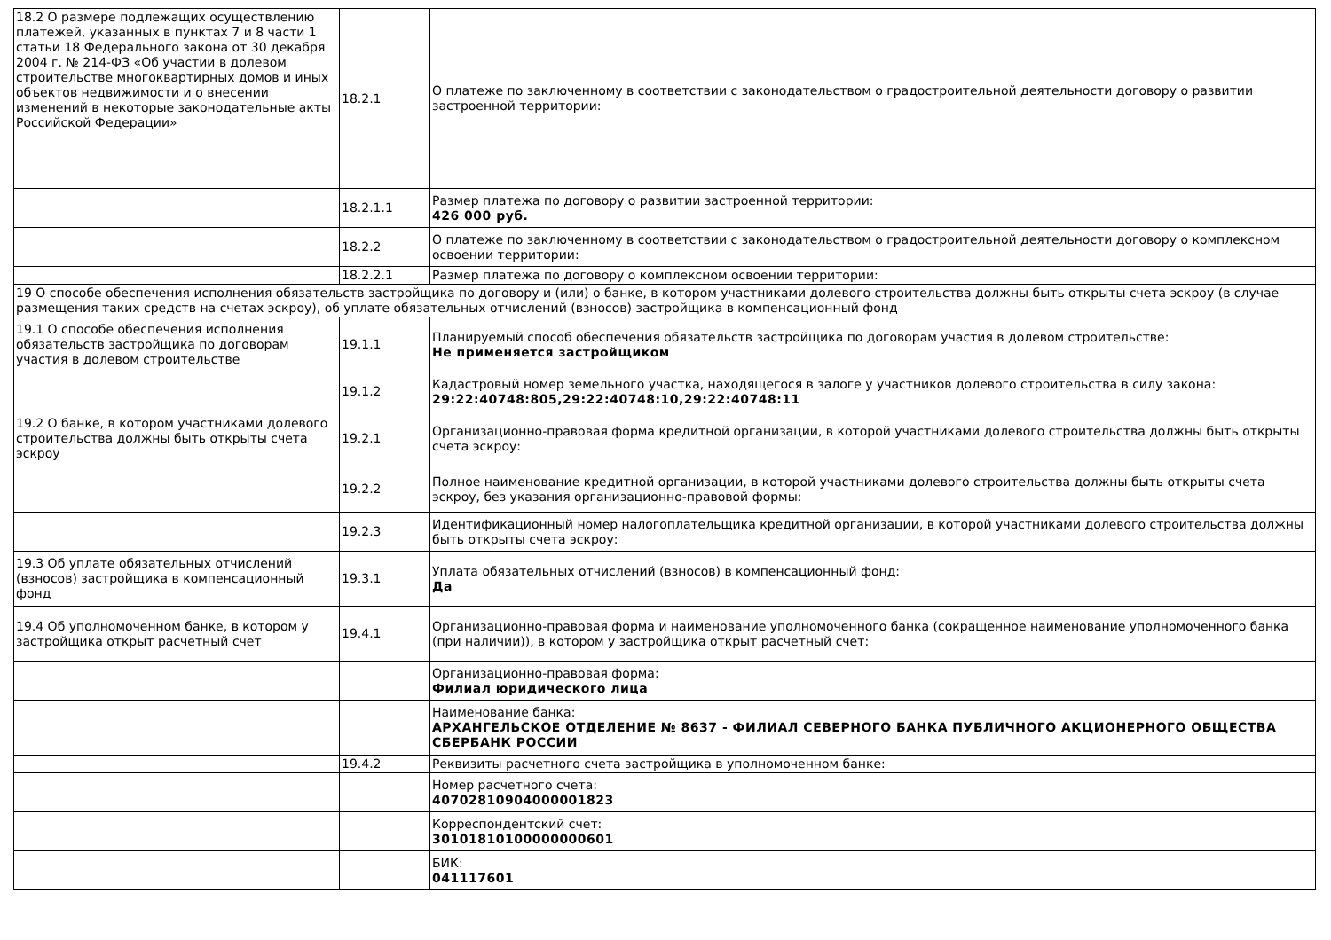| 18.2 О размере подлежащих осуществлению платежей, указанных в пунктах 7 и 8 части 1 статьи 18 Федерального закона от 30 декабря 2004 г. № 214-ФЗ «Об участии в долевом строительстве многоквартирных домов и иных объектов недвижимости и о внесении изменений в некоторые законодательные акты Российской Федерации» | 18.2.1 | О платеже по заключенному в соответствии с законодательством о градостроительной деятельности договору о развитии застроенной территории: |
| | 18.2.1.1 | Размер платежа по договору о развитии застроенной территории: 426 000 руб. |
| | 18.2.2 | О платеже по заключенному в соответствии с законодательством о градостроительной деятельности договору о комплексном освоении территории: |
| | 18.2.2.1 | Размер платежа по договору о комплексном освоении территории: |
| 19 О способе обеспечения исполнения обязательств застройщика по договору и (или) о банке, в котором участниками долевого строительства должны быть открыты счета эскроу (в случае размещения таких средств на счетах эскроу), об уплате обязательных отчислений (взносов) застройщика в компенсационный фонд | | |
| 19.1 О способе обеспечения исполнения обязательств застройщика по договорам участия в долевом строительстве | 19.1.1 | Планируемый способ обеспечения обязательств застройщика по договорам участия в долевом строительстве: Не применяется застройщиком |
| | 19.1.2 | Кадастровый номер земельного участка, находящегося в залоге у участников долевого строительства в силу закона: 29:22:40748:805,29:22:40748:10,29:22:40748:11 |
| 19.2 О банке, в котором участниками долевого строительства должны быть открыты счета эскроу | 19.2.1 | Организационно-правовая форма кредитной организации, в которой участниками долевого строительства должны быть открыты счета эскроу: |
| | 19.2.2 | Полное наименование кредитной организации, в которой участниками долевого строительства должны быть открыты счета эскроу, без указания организационно-правовой формы: |
| | 19.2.3 | Идентификационный номер налогоплательщика кредитной организации, в которой участниками долевого строительства должны быть открыты счета эскроу: |
| 19.3 Об уплате обязательных отчислений (взносов) застройщика в компенсационный фонд | 19.3.1 | Уплата обязательных отчислений (взносов) в компенсационный фонд: Да |
| 19.4 Об уполномоченном банке, в котором у застройщика открыт расчетный счет | 19.4.1 | Организационно-правовая форма и наименование уполномоченного банка (сокращенное наименование уполномоченного банка (при наличии)), в котором у застройщика открыт расчетный счет: |
| | | Организационно-правовая форма: Филиал юридического лица |
| | | Наименование банка: АРХАНГЕЛЬСКОЕ ОТДЕЛЕНИЕ № 8637 - ФИЛИАЛ СЕВЕРНОГО БАНКА ПУБЛИЧНОГО АКЦИОНЕРНОГО ОБЩЕСТВА СБЕРБАНК РОССИИ |
| | 19.4.2 | Реквизиты расчетного счета застройщика в уполномоченном банке: |
| | | Номер расчетного счета: 40702810904000001823 |
| | | Корреспондентский счет: 30101810100000000601 |
| | | БИК: 041117601 |